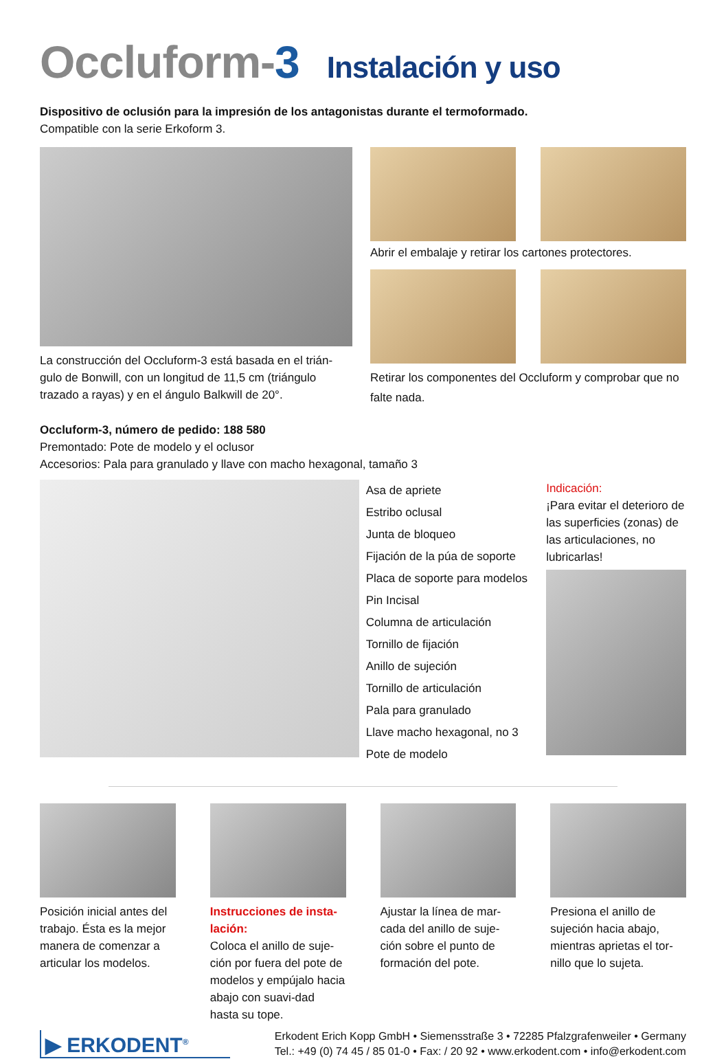Occluform-3 Instalación y uso
Dispositivo de oclusión para la impresión de los antagonistas durante el termoformado.
Compatible con la serie Erkoform 3.
La construcción del Occluform-3 está basada en el trián-gulo de Bonwill, con un longitud de 11,5 cm (triángulo trazado a rayas) y en el ángulo Balkwill de 20°.
Abrir el embalaje y retirar los cartones protectores.
Retirar los componentes del Occluform y comprobar que no falte nada.
Occluform-3, número de pedido: 188 580
Premontado: Pote de modelo y el oclusor
Accesorios: Pala para granulado y llave con macho hexagonal, tamaño 3
Asa de apriete
Estribo oclusal
Junta de bloqueo
Fijación de la púa de soporte
Placa de soporte para modelos
Pin Incisal
Columna de articulación
Tornillo de fijación
Anillo de sujeción
Tornillo de articulación
Pala para granulado
Llave macho hexagonal, no 3
Pote de modelo
Indicación:
¡Para evitar el deterioro de las superficies (zonas) de las articulaciones, no lubricarlas!
Posición inicial antes del trabajo. Ésta es la mejor manera de comenzar a articular los modelos.
Instrucciones de insta-lación:
Coloca el anillo de suje-ción por fuera del pote de modelos y empújalo hacia abajo con suavi-dad hasta su tope.
Ajustar la línea de mar-cada del anillo de suje-ción sobre el punto de formación del pote.
Presiona el anillo de sujeción hacia abajo, mientras aprietas el tor-nillo que lo sujeta.
▶ ERKODENT<sup>®</sup>
Erkodent Erich Kopp GmbH • Siemensstraße 3 • 72285 Pfalzgrafenweiler • Germany
Tel.: +49 (0) 74 45 / 85 01-0 • Fax: / 20 92 • www.erkodent.com • info@erkodent.com